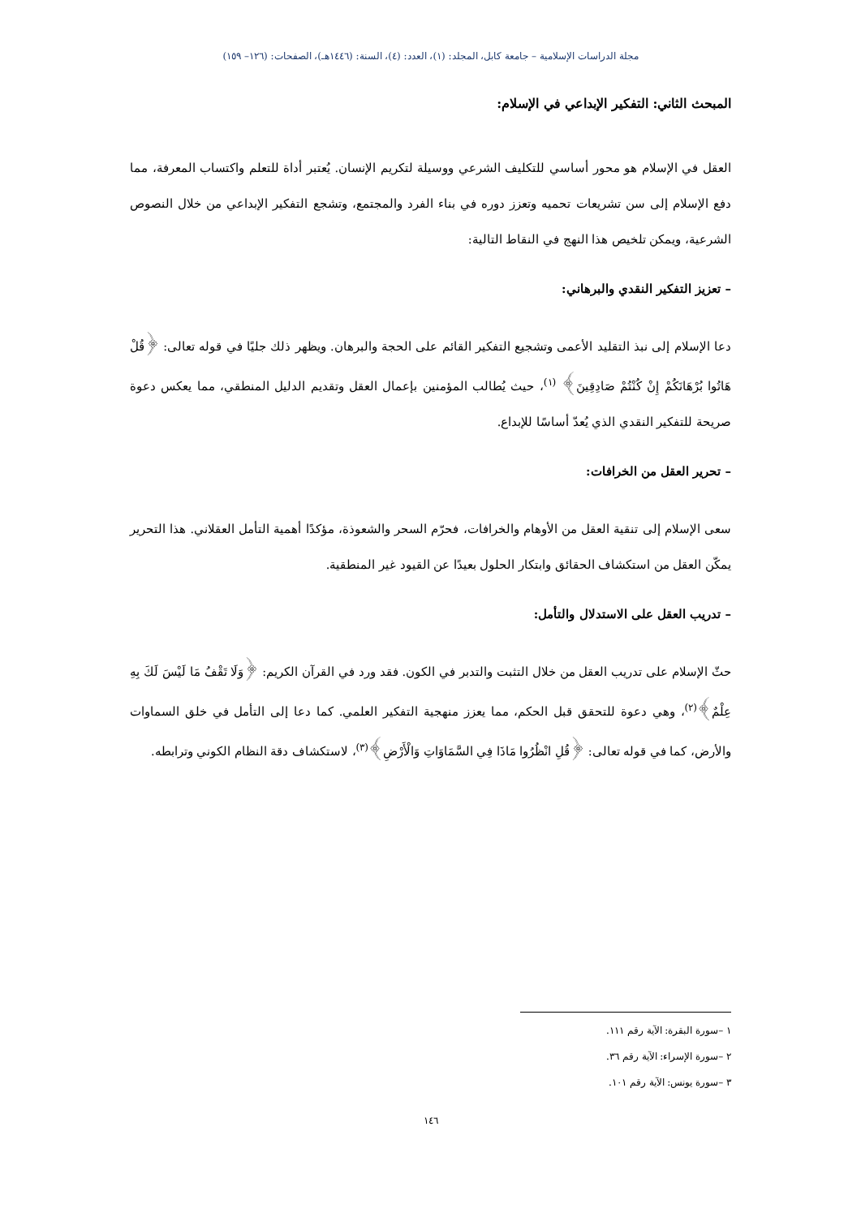مجلة الدراسات الإسلامية – جامعة كابل، المجلد: (١)، العدد: (٤)، السنة: (١٤٤٦هـ)، الصفحات: (١٢٦– ١٥٩)
المبحث الثاني: التفكير الإبداعي في الإسلام:
العقل في الإسلام هو محور أساسي للتكليف الشرعي ووسيلة لتكريم الإنسان. يُعتبر أداة للتعلم واكتساب المعرفة، مما دفع الإسلام إلى سن تشريعات تحميه وتعزز دوره في بناء الفرد والمجتمع، وتشجع التفكير الإبداعي من خلال النصوص الشرعية، ويمكن تلخيص هذا النهج في النقاط التالية:
– تعزيز التفكير النقدي والبرهاني:
دعا الإسلام إلى نبذ التقليد الأعمى وتشجيع التفكير القائم على الحجة والبرهان. ويظهر ذلك جليًا في قوله تعالى: ﴿قُلْ هَاتُوا بُرْهَانَكُمْ إِنْ كُنْتُمْ صَادِقِينَ﴾ <sup>(١)</sup>، حيث يُطالب المؤمنين بإعمال العقل وتقديم الدليل المنطقي، مما يعكس دعوة صريحة للتفكير النقدي الذي يُعدّ أساسًا للإبداع.
– تحرير العقل من الخرافات:
سعى الإسلام إلى تنقية العقل من الأوهام والخرافات، فحرّم السحر والشعوذة، مؤكدًا أهمية التأمل العقلاني. هذا التحرير يمكّن العقل من استكشاف الحقائق وابتكار الحلول بعيدًا عن القيود غير المنطقية.
– تدريب العقل على الاستدلال والتأمل:
حثّ الإسلام على تدريب العقل من خلال التثبت والتدبر في الكون. فقد ورد في القرآن الكريم: ﴿وَلَا تَقْفُ مَا لَيْسَ لَكَ بِهِ عِلْمٌ﴾<sup>(٢)</sup>، وهي دعوة للتحقق قبل الحكم، مما يعزز منهجية التفكير العلمي. كما دعا إلى التأمل في خلق السماوات والأرض، كما في قوله تعالى: ﴿قُلِ انْظُرُوا مَاذَا فِي السَّمَاوَاتِ وَالْأَرْضِ﴾<sup>(٣)</sup>، لاستكشاف دقة النظام الكوني وترابطه.
١ –سورة البقرة: الآية رقم ١١١.
٢ –سورة الإسراء: الآية رقم ٣٦.
٣ –سورة يونس: الآية رقم ١٠١.
١٤٦